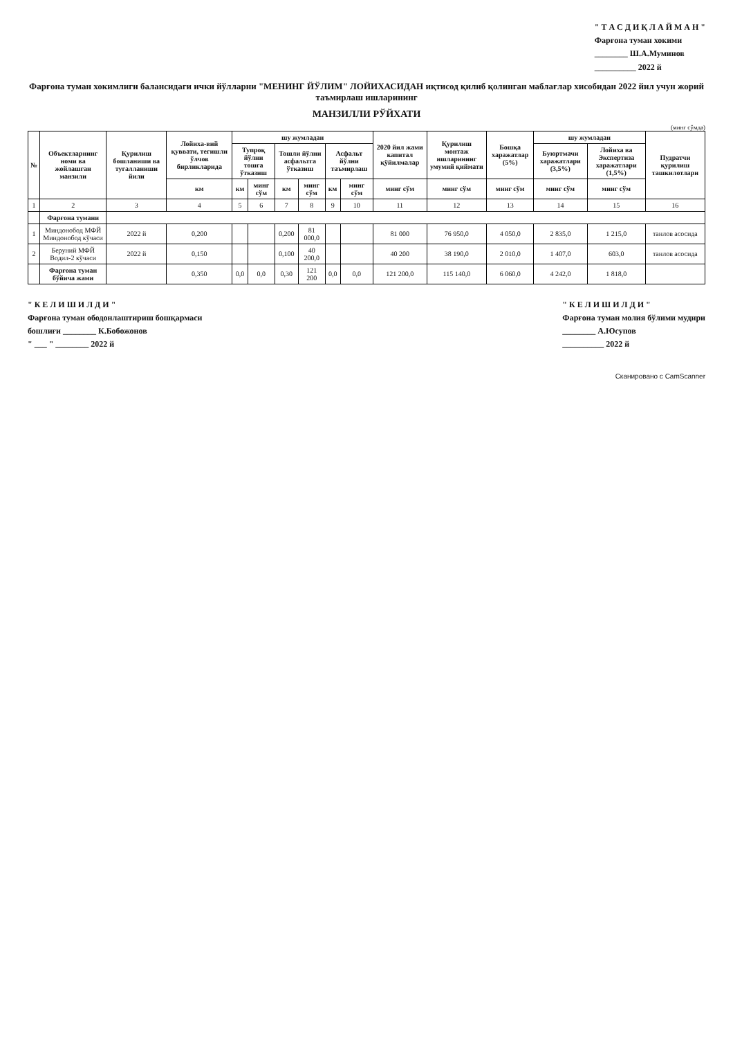" Т А С Д И Қ Л А Й М А Н "
Фарғона туман хокими
________ Ш.А.Муминов
__________ 2022 й
Фарғона туман хокимлиги балансидаги ички йўлларни "МЕНИНГ ЙЎЛИМ" ЛОЙИХАСИДАН иқтисод қилиб қолинган маблағлар хисобидан 2022 йил учун жорий таъмирлаш ишларининг
МАНЗИЛЛИ РЎЙХАТИ
(минг сўмда)
| № | Объектларнинг номи ва жойлашган манзили | Қурилиш бошланиши ва тугалланиши йили | Лойиха-вий қуввати, тегишли ўлчов бирликларида | шу жумладан | | | | | | 2020 йил жами капитал қўйилмалар | Қурилиш монтаж ишларининг умумий қиймати | Бошқа харажатлар (5%) | шу жумладан | | Пудратчи қурилиш ташкилотлари |
| --- | --- | --- | --- | --- | --- | --- | --- | --- | --- | --- | --- | --- | --- | --- | --- |
| | | | | Тупроқ йўлни тошга ўтказиш | | Тошли йўлни асфальтга ўтказиш | | Асфальт йўлни таъмирлаш | | | | | Буюртмачи харажатлари (3,5%) | Лойиха ва Экспертиза харажатлари (1,5%) | |
| | | | км | км | минг сўм | км | минг сўм | км | минг сўм | минг сўм | минг сўм | минг сўм | минг сўм | минг сўм | |
| 1 | 2 | 3 | 4 | 5 | 6 | 7 | 8 | 9 | 10 | 11 | 12 | 13 | 14 | 15 | 16 |
| | Фарғона тумани | | | | | | | | | | | | | | |
| 1 | Миндонобод МФЙ Миндонобод кўчаси | 2022 й | 0,200 | | | 0,200 | 81 000,0 | | | 81 000 | 76 950,0 | 4 050,0 | 2 835,0 | 1 215,0 | танлов асосида |
| 2 | Беруний МФЙ Водил-2 кўчаси | 2022 й | 0,150 | | | 0,100 | 40 200,0 | | | 40 200 | 38 190,0 | 2 010,0 | 1 407,0 | 603,0 | танлов асосида |
| | Фарғона туман бўйича жами | | 0,350 | 0,0 | 0,0 | 0,30 | 121 200 | 0,0 | 0,0 | 121 200,0 | 115 140,0 | 6 060,0 | 4 242,0 | 1 818,0 | |
" К Е Л И Ш И Л Д И "
Фарғона туман ободонлаштириш бошқармаси
бошлиғи ________ К.Бобожонов
" ___ " ________ 2022 й
" К Е Л И Ш И Л Д И "
Фарғона туман молия бўлими мудири
________ А.Юсупов
__________ 2022 й
Сканировано с CamScanner